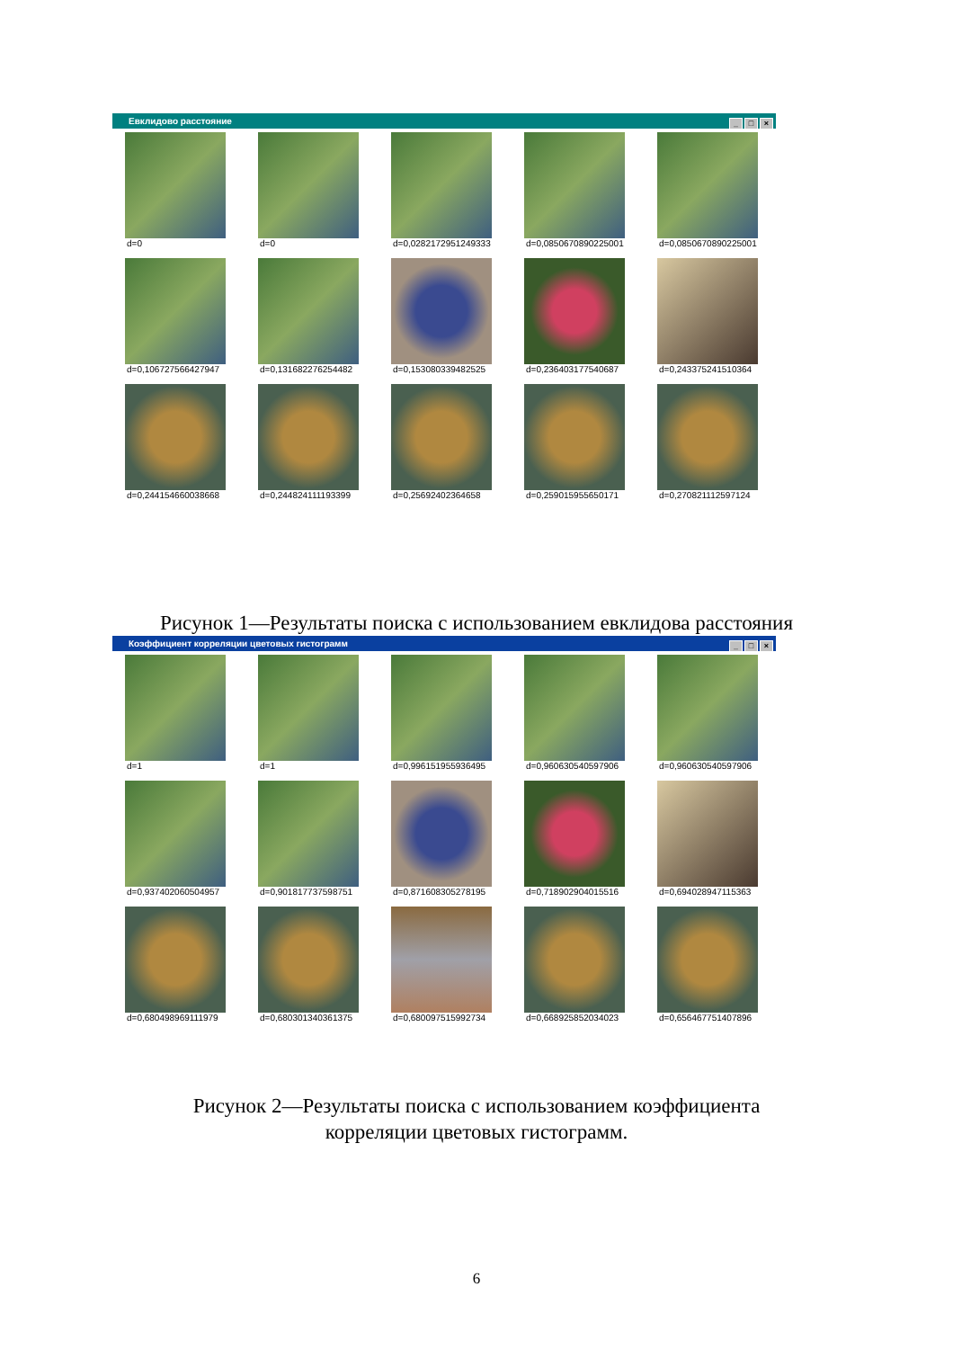Евклидово расстояние
_ □ ×
d=0
d=0
d=0,0282172951249333
d=0,0850670890225001
d=0,0850670890225001
d=0,106727566427947
d=0,131682276254482
d=0,153080339482525
d=0,236403177540687
d=0,243375241510364
d=0,244154660038668
d=0,244824111193399
d=0,25692402364658
d=0,259015955650171
d=0,270821112597124
Рисунок 1—Результаты поиска с использованием евклидова расстояния
Коэффициент корреляции цветовых гистограмм
_ □ ×
d=1
d=1
d=0,996151955936495
d=0,960630540597906
d=0,960630540597906
d=0,937402060504957
d=0,901817737598751
d=0,871608305278195
d=0,718902904015516
d=0,694028947115363
d=0,680498969111979
d=0,680301340361375
d=0,680097515992734
d=0,668925852034023
d=0,656467751407896
Рисунок 2—Результаты поиска с использованием коэффициента
корреляции цветовых гистограмм.
6